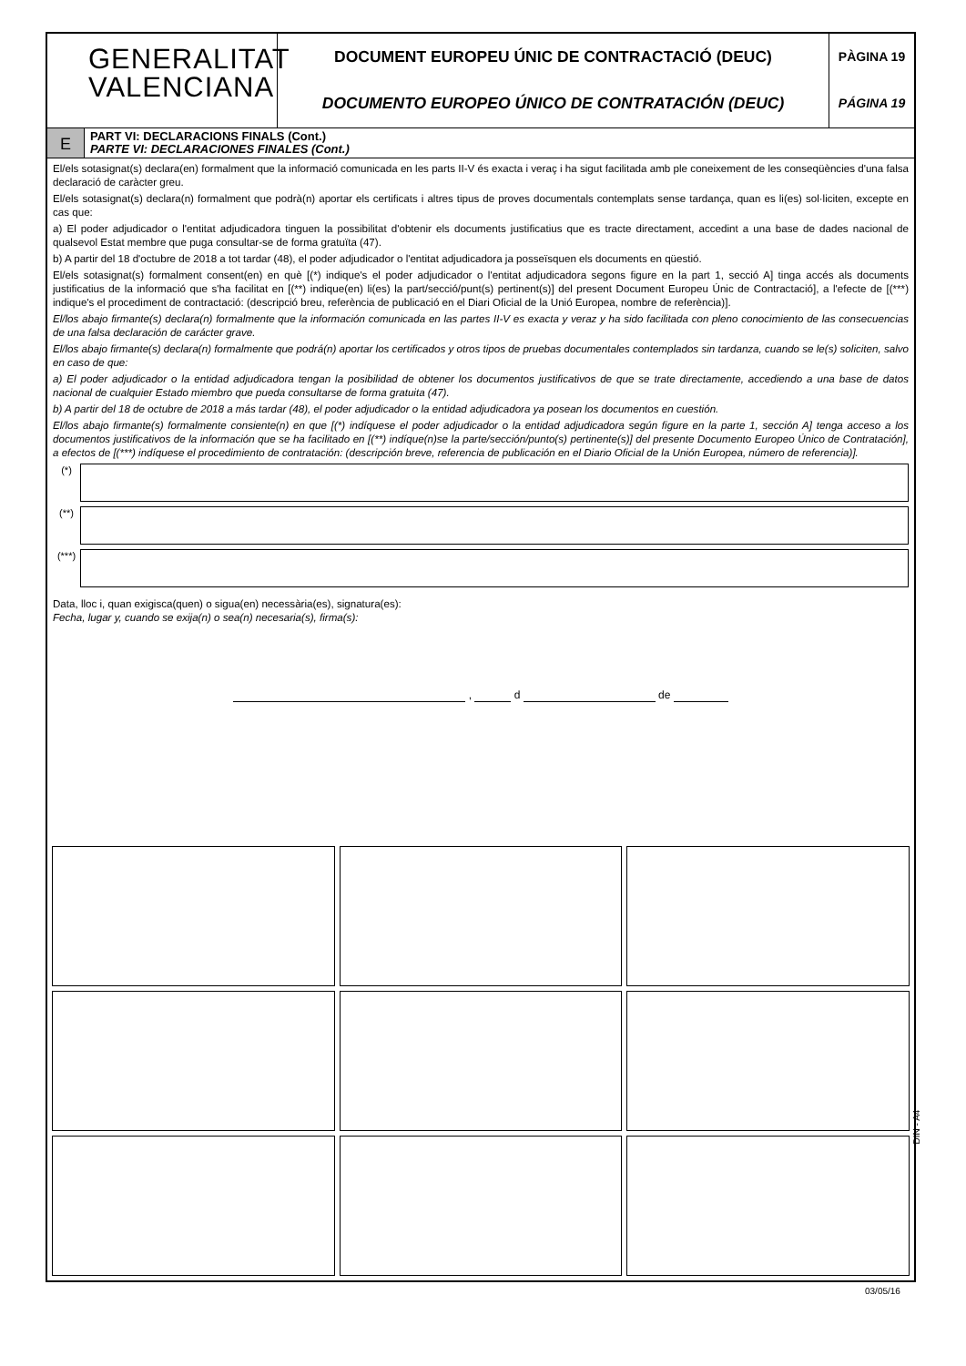GENERALITAT
VALENCIANA
DOCUMENT EUROPEU ÚNIC DE CONTRACTACIÓ (DEUC)
DOCUMENTO EUROPEO ÚNICO DE CONTRATACIÓN (DEUC)
PÀGINA 19
PÁGINA 19
E
PART VI: DECLARACIONS FINALS (Cont.)
PARTE VI: DECLARACIONES FINALES (Cont.)
El/els sotasignat(s) declara(en) formalment que la informació comunicada en les parts II-V és exacta i veraç i ha sigut facilitada amb ple coneixement de les conseqüències d'una falsa declaració de caràcter greu.
El/els sotasignat(s) declara(n) formalment que podrà(n) aportar els certificats i altres tipus de proves documentals contemplats sense tardança, quan es li(es) sol·liciten, excepte en cas que:
a) El poder adjudicador o l'entitat adjudicadora tinguen la possibilitat d'obtenir els documents justificatius que es tracte directament, accedint a una base de dades nacional de qualsevol Estat membre que puga consultar-se de forma gratuïta (47).
b) A partir del 18 d'octubre de 2018 a tot tardar (48), el poder adjudicador o l'entitat adjudicadora ja posseïsquen els documents en qüestió.
El/els sotasignat(s) formalment consent(en) en què [(*) indique's el poder adjudicador o l'entitat adjudicadora segons figure en la part 1, secció A] tinga accés als documents justificatius de la informació que s'ha facilitat en [(**) indique(en) li(es) la part/secció/punt(s) pertinent(s)] del present Document Europeu Únic de Contractació], a l'efecte de [(***) indique's el procediment de contractació: (descripció breu, referència de publicació en el Diari Oficial de la Unió Europea, nombre de referència)].
El/los abajo firmante(s) declara(n) formalmente que la información comunicada en las partes II-V es exacta y veraz y ha sido facilitada con pleno conocimiento de las consecuencias de una falsa declaración de carácter grave.
El/los abajo firmante(s) declara(n) formalmente que podrá(n) aportar los certificados y otros tipos de pruebas documentales contemplados sin tardanza, cuando se le(s) soliciten, salvo en caso de que:
a) El poder adjudicador o la entidad adjudicadora tengan la posibilidad de obtener los documentos justificativos de que se trate directamente, accediendo a una base de datos nacional de cualquier Estado miembro que pueda consultarse de forma gratuita (47).
b) A partir del 18 de octubre de 2018 a más tardar (48), el poder adjudicador o la entidad adjudicadora ya posean los documentos en cuestión.
El/los abajo firmante(s) formalmente consiente(n) en que [(*) indíquese el poder adjudicador o la entidad adjudicadora según figure en la parte 1, sección A] tenga acceso a los documentos justificativos de la información que se ha facilitado en [(**) indíque(n)se la parte/sección/punto(s) pertinente(s)] del presente Documento Europeo Único de Contratación], a efectos de [(***) indíquese el procedimiento de contratación: (descripción breve, referencia de publicación en el Diario Oficial de la Unión Europea, número de referencia)].
(*)
(**)
(***)
Data, lloc i, quan exigisca(quen) o sigua(en) necessària(es), signatura(es):
Fecha, lugar y, cuando se exija(n) o sea(n) necesaria(s), firma(s):
, d de
DIN - A4
03/05/16